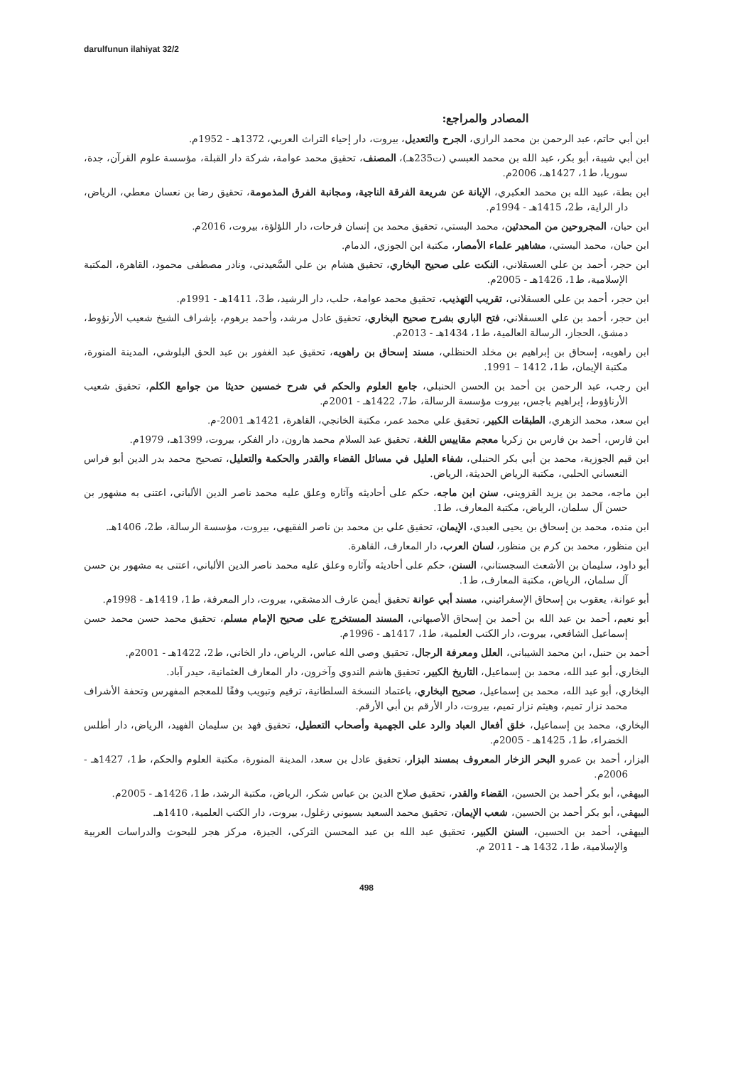darulfunun ilahiyat 32/2
المصادر والمراجع:
ابن أبي حاتم، عبد الرحمن بن محمد الرازي، الجرح والتعديل، بيروت، دار إحياء التراث العربي، 1372هـ - 1952م.
ابن أبي شيبة، أبو بكر، عبد الله بن محمد العبسي (ت235هـ)، المصنف، تحقيق محمد عوامة، شركة دار القبلة، مؤسسة علوم القرآن، جدة، سوريا، ط1، 1427هـ، 2006م.
ابن بطة، عبيد الله بن محمد العكبري، الإبانة عن شريعة الفرقة الناجية، ومجانبة الفرق المذمومة، تحقيق رضا بن نعسان معطي، الرياض، دار الراية، ط2، 1415هـ - 1994م.
ابن حبان، المجروحين من المحدثين، محمد البستي، تحقيق محمد بن إنسان فرحات، دار اللؤلؤة، بيروت، 2016م.
ابن حبان، محمد البستي، مشاهير علماء الأمصار، مكتبة ابن الجوزي، الدمام.
ابن حجر، أحمد بن علي العسقلاني، النكت على صحيح البخاري، تحقيق هشام بن علي السَّعيدني، ونادر مصطفى محمود، القاهرة، المكتبة الإسلامية، ط1، 1426هـ - 2005م.
ابن حجر، أحمد بن علي العسقلاني، تقريب التهذيب، تحقيق محمد عوامة، حلب، دار الرشيد، ط3، 1411هـ - 1991م.
ابن حجر، أحمد بن علي العسقلاني، فتح الباري بشرح صحيح البخاري، تحقيق عادل مرشد، وأحمد برهوم، بإشراف الشيخ شعيب الأرنؤوط، دمشق، الحجاز، الرسالة العالمية، ط1، 1434هـ - 2013م.
ابن راهويه، إسحاق بن إبراهيم بن مخلد الحنظلي، مسند إسحاق بن راهويه، تحقيق عبد الغفور بن عبد الحق البلوشي، المدينة المنورة، مكتبة الإيمان، ط1، 1412 – 1991.
ابن رجب، عبد الرحمن بن أحمد بن الحسن الحنبلي، جامع العلوم والحكم في شرح خمسين حديثا من جوامع الكلم، تحقيق شعيب الأرناؤوط، إبراهيم باجس، بيروت مؤسسة الرسالة، ط7، 1422هـ - 2001م.
ابن سعد، محمد الزهري، الطبقات الكبير، تحقيق علي محمد عمر، مكتبة الخانجي، القاهرة، 1421هـ 2001-م.
ابن فارس، أحمد بن فارس بن زكريا معجم مقاييس اللغة، تحقيق عبد السلام محمد هارون، دار الفكر، بيروت، 1399هـ، 1979م.
ابن قيم الجوزية، محمد بن أبي بكر الحنبلي، شفاء العليل في مسائل القضاء والقدر والحكمة والتعليل، تصحيح محمد بدر الدين أبو فراس النعساني الحلبي، مكتبة الرياض الحديثة، الرياض.
ابن ماجه، محمد بن يزيد القزويني، سنن ابن ماجه، حكم على أحاديثه وآثاره وعلق عليه محمد ناصر الدين الألباني، اعتنى به مشهور بن حسن آل سلمان، الرياض، مكتبة المعارف، ط1.
ابن منده، محمد بن إسحاق بن يحيى العبدي، الإيمان، تحقيق علي بن محمد بن ناصر الفقيهي، بيروت، مؤسسة الرسالة، ط2، 1406هـ.
ابن منظور، محمد بن كرم بن منظور، لسان العرب، دار المعارف، القاهرة.
أبو داود، سليمان بن الأشعث السجستاني، السنن، حكم على أحاديثه وآثاره وعلق عليه محمد ناصر الدين الألباني، اعتنى به مشهور بن حسن آل سلمان، الرياض، مكتبة المعارف، ط1.
أبو عوانة، يعقوب بن إسحاق الإسفرائيني، مسند أبي عوانة تحقيق أيمن عارف الدمشقي، بيروت، دار المعرفة، ط1، 1419هـ - 1998م.
أبو نعيم، أحمد بن عبد الله بن أحمد بن إسحاق الأصبهاني، المسند المستخرج على صحيح الإمام مسلم، تحقيق محمد حسن محمد حسن إسماعيل الشافعي، بيروت، دار الكتب العلمية، ط1، 1417هـ - 1996م.
أحمد بن حنبل، ابن محمد الشيباني، العلل ومعرفة الرجال، تحقيق وصي الله عباس، الرياض، دار الخاني، ط2، 1422هـ - 2001م.
البخاري، أبو عبد الله، محمد بن إسماعيل، التاريخ الكبير، تحقيق هاشم الندوي وآخرون، دار المعارف العثمانية، حيدر آباد.
البخاري، أبو عبد الله، محمد بن إسماعيل، صحيح البخاري، باعتماد النسخة السلطانية، ترقيم وتبويب وفقًا للمعجم المفهرس وتحفة الأشراف محمد نزار تميم، وهيثم نزار تميم، بيروت، دار الأرقم بن أبي الأرقم.
البخاري، محمد بن إسماعيل، خلق أفعال العباد والرد على الجهمية وأصحاب التعطيل، تحقيق فهد بن سليمان الفهيد، الرياض، دار أطلس الخضراء، ط1، 1425هـ - 2005م.
البزار، أحمد بن عمرو البحر الزخار المعروف بمسند البزار، تحقيق عادل بن سعد، المدينة المنورة، مكتبة العلوم والحكم، ط1، 1427هـ - 2006م.
البيهقي، أبو بكر أحمد بن الحسين، القضاء والقدر، تحقيق صلاح الدين بن عباس شكر، الرياض، مكتبة الرشد، ط1، 1426هـ - 2005م.
البيهقي، أبو بكر أحمد بن الحسين، شعب الإيمان، تحقيق محمد السعيد بسيوني زغلول، بيروت، دار الكتب العلمية، 1410هـ.
البيهقي، أحمد بن الحسين، السنن الكبير، تحقيق عبد الله بن عبد المحسن التركي، الجيزة، مركز هجر للبحوث والدراسات العربية والإسلامية، ط1، 1432 هـ - 2011 م.
498